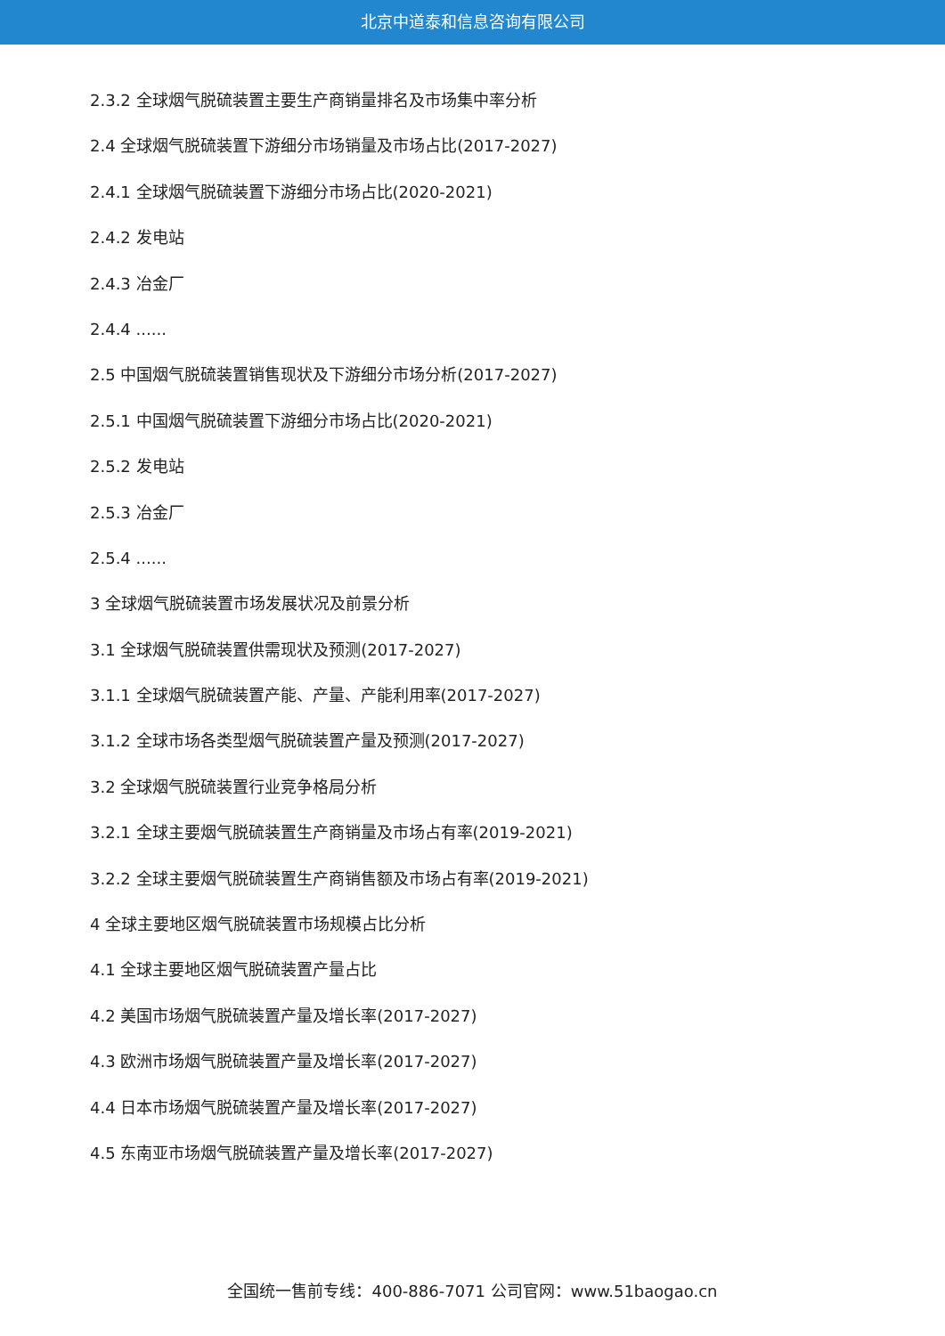北京中道泰和信息咨询有限公司
2.3.2 全球烟气脱硫装置主要生产商销量排名及市场集中率分析
2.4 全球烟气脱硫装置下游细分市场销量及市场占比(2017-2027)
2.4.1 全球烟气脱硫装置下游细分市场占比(2020-2021)
2.4.2 发电站
2.4.3 冶金厂
2.4.4 ......
2.5 中国烟气脱硫装置销售现状及下游细分市场分析(2017-2027)
2.5.1 中国烟气脱硫装置下游细分市场占比(2020-2021)
2.5.2 发电站
2.5.3 冶金厂
2.5.4 ......
3 全球烟气脱硫装置市场发展状况及前景分析
3.1 全球烟气脱硫装置供需现状及预测(2017-2027)
3.1.1 全球烟气脱硫装置产能、产量、产能利用率(2017-2027)
3.1.2 全球市场各类型烟气脱硫装置产量及预测(2017-2027)
3.2 全球烟气脱硫装置行业竞争格局分析
3.2.1 全球主要烟气脱硫装置生产商销量及市场占有率(2019-2021)
3.2.2 全球主要烟气脱硫装置生产商销售额及市场占有率(2019-2021)
4 全球主要地区烟气脱硫装置市场规模占比分析
4.1 全球主要地区烟气脱硫装置产量占比
4.2 美国市场烟气脱硫装置产量及增长率(2017-2027)
4.3 欧洲市场烟气脱硫装置产量及增长率(2017-2027)
4.4 日本市场烟气脱硫装置产量及增长率(2017-2027)
4.5 东南亚市场烟气脱硫装置产量及增长率(2017-2027)
全国统一售前专线：400-886-7071 公司官网：www.51baogao.cn